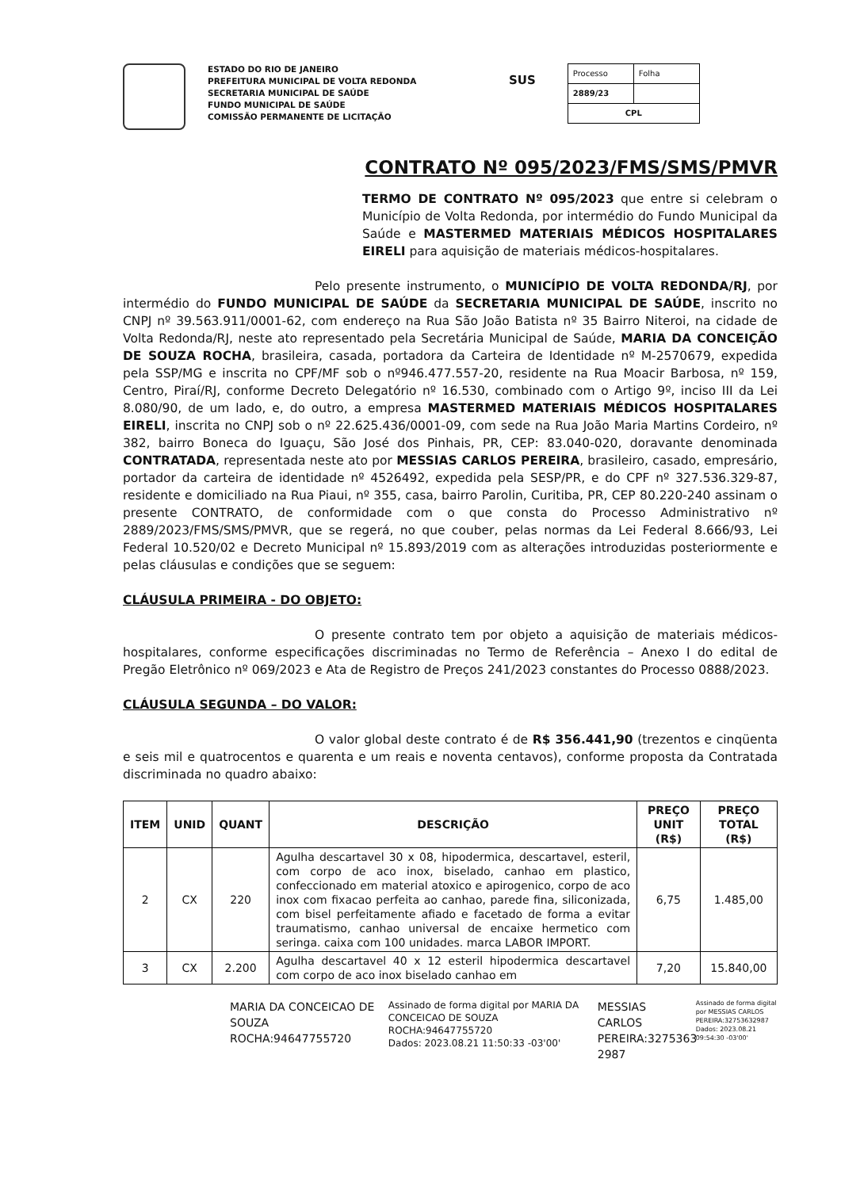ESTADO DO RIO DE JANEIRO
PREFEITURA MUNICIPAL DE VOLTA REDONDA
SECRETARIA MUNICIPAL DE SAÚDE
FUNDO MUNICIPAL DE SAÚDE
COMISSÃO PERMANENTE DE LICITAÇÃO
SUS
| Processo | Folha |
| 2889/23 | |
| CPL | |
CONTRATO Nº 095/2023/FMS/SMS/PMVR
TERMO DE CONTRATO Nº 095/2023 que entre si celebram o Município de Volta Redonda, por intermédio do Fundo Municipal da Saúde e MASTERMED MATERIAIS MÉDICOS HOSPITALARES EIRELI para aquisição de materiais médicos-hospitalares.
Pelo presente instrumento, o MUNICÍPIO DE VOLTA REDONDA/RJ, por intermédio do FUNDO MUNICIPAL DE SAÚDE da SECRETARIA MUNICIPAL DE SAÚDE, inscrito no CNPJ nº 39.563.911/0001-62, com endereço na Rua São João Batista nº 35 Bairro Niteroi, na cidade de Volta Redonda/RJ, neste ato representado pela Secretária Municipal de Saúde, MARIA DA CONCEIÇÃO DE SOUZA ROCHA, brasileira, casada, portadora da Carteira de Identidade nº M-2570679, expedida pela SSP/MG e inscrita no CPF/MF sob o nº946.477.557-20, residente na Rua Moacir Barbosa, nº 159, Centro, Piraí/RJ, conforme Decreto Delegatório nº 16.530, combinado com o Artigo 9º, inciso III da Lei 8.080/90, de um lado, e, do outro, a empresa MASTERMED MATERIAIS MÉDICOS HOSPITALARES EIRELI, inscrita no CNPJ sob o nº 22.625.436/0001-09, com sede na Rua João Maria Martins Cordeiro, nº 382, bairro Boneca do Iguaçu, São José dos Pinhais, PR, CEP: 83.040-020, doravante denominada CONTRATADA, representada neste ato por MESSIAS CARLOS PEREIRA, brasileiro, casado, empresário, portador da carteira de identidade nº 4526492, expedida pela SESP/PR, e do CPF nº 327.536.329-87, residente e domiciliado na Rua Piaui, nº 355, casa, bairro Parolin, Curitiba, PR, CEP 80.220-240 assinam o presente CONTRATO, de conformidade com o que consta do Processo Administrativo nº 2889/2023/FMS/SMS/PMVR, que se regerá, no que couber, pelas normas da Lei Federal 8.666/93, Lei Federal 10.520/02 e Decreto Municipal nº 15.893/2019 com as alterações introduzidas posteriormente e pelas cláusulas e condições que se seguem:
CLÁUSULA PRIMEIRA - DO OBJETO:
O presente contrato tem por objeto a aquisição de materiais médicos-hospitalares, conforme especificações discriminadas no Termo de Referência – Anexo I do edital de Pregão Eletrônico nº 069/2023 e Ata de Registro de Preços 241/2023 constantes do Processo 0888/2023.
CLÁUSULA SEGUNDA – DO VALOR:
O valor global deste contrato é de R$ 356.441,90 (trezentos e cinqüenta e seis mil e quatrocentos e quarenta e um reais e noventa centavos), conforme proposta da Contratada discriminada no quadro abaixo:
| ITEM | UNID | QUANT | DESCRIÇÃO | PREÇO UNIT (R$) | PREÇO TOTAL (R$) |
| --- | --- | --- | --- | --- | --- |
| 2 | CX | 220 | Agulha descartavel 30 x 08, hipodermica, descartavel, esteril, com corpo de aco inox, biselado, canhao em plastico, confeccionado em material atoxico e apirogenico, corpo de aco inox com fixacao perfeita ao canhao, parede fina, siliconizada, com bisel perfeitamente afiado e facetado de forma a evitar traumatismo, canhao universal de encaixe hermetico com seringa. caixa com 100 unidades. marca LABOR IMPORT. | 6,75 | 1.485,00 |
| 3 | CX | 2.200 | Agulha descartavel 40 x 12 esteril hipodermica descartavel com corpo de aco inox biselado canhao em | 7,20 | 15.840,00 |
MARIA DA CONCEICAO DE
SOUZA ROCHA:94647755720
Assinado de forma digital por MARIA DA CONCEICAO DE SOUZA ROCHA:94647755720
Dados: 2023.08.21 11:50:33 -03'00'
MESSIAS CARLOS PEREIRA:3275363 2987
Assinado de forma digital por MESSIAS CARLOS PEREIRA:32753632987
Dados: 2023.08.21 09:54:30 -03'00'